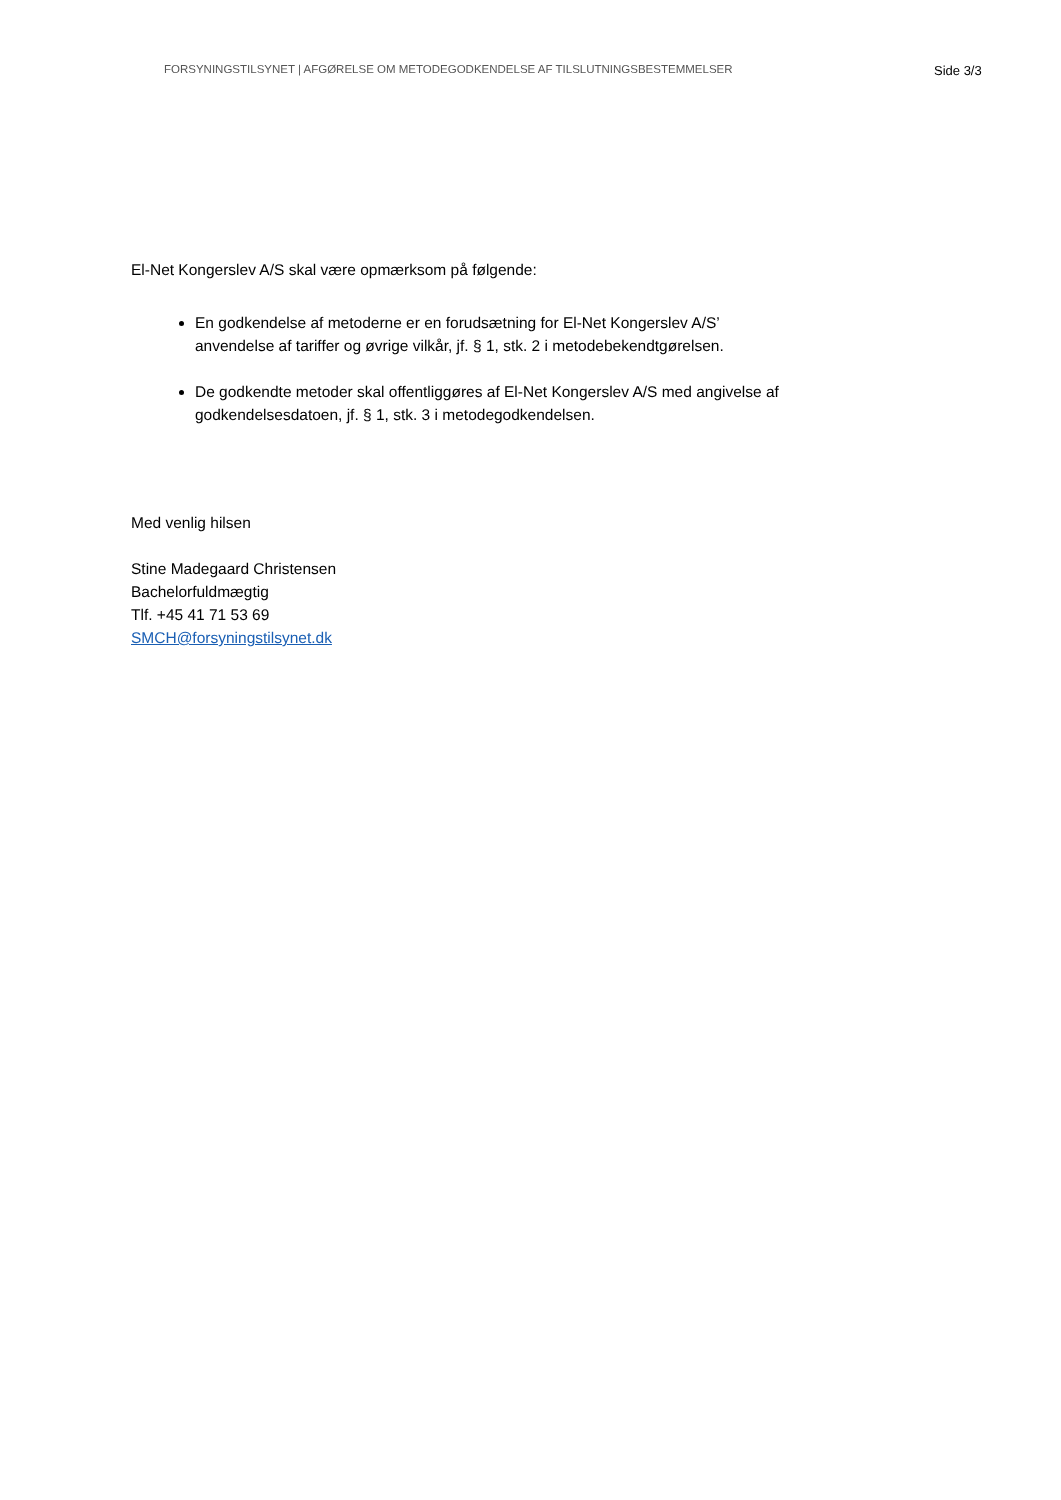FORSYNINGSTILSYNET | AFGØRELSE OM METODEGODKENDELSE AF TILSLUTNINGSBESTEMMELSER Side 3/3
El-Net Kongerslev A/S skal være opmærksom på følgende:
En godkendelse af metoderne er en forudsætning for El-Net Kongerslev A/S’ anvendelse af tariffer og øvrige vilkår, jf. § 1, stk. 2 i metodebekendtgørelsen.
De godkendte metoder skal offentliggøres af El-Net Kongerslev A/S med angivelse af godkendelsesdatoen, jf. § 1, stk. 3 i metodegodkendelsen.
Med venlig hilsen
Stine Madegaard Christensen
Bachelorfuldmægtig
Tlf. +45 41 71 53 69
SMCH@forsyningstilsynet.dk